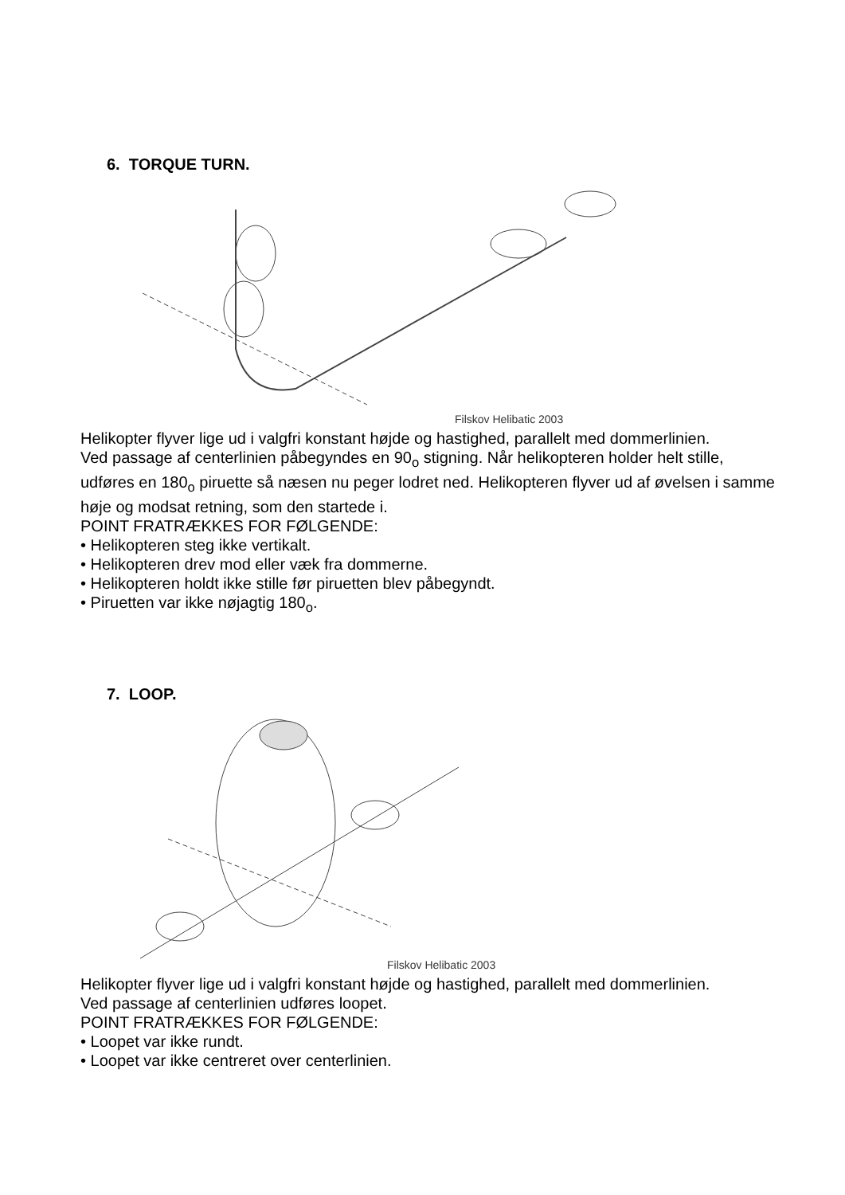6. TORQUE TURN.
Filskov Helibatic 2003
Helikopter flyver lige ud i valgfri konstant højde og hastighed, parallelt med dommerlinien.
Ved passage af centerlinien påbegyndes en 90<sub>o</sub> stigning. Når helikopteren holder helt stille, udføres en 180<sub>o</sub> piruette så næsen nu peger lodret ned. Helikopteren flyver ud af øvelsen i samme høje og modsat retning, som den startede i.
POINT FRATRÆKKES FOR FØLGENDE:
• Helikopteren steg ikke vertikalt.
• Helikopteren drev mod eller væk fra dommerne.
• Helikopteren holdt ikke stille før piruetten blev påbegyndt.
• Piruetten var ikke nøjagtig 180<sub>o</sub>.
7. LOOP.
Filskov Helibatic 2003
Helikopter flyver lige ud i valgfri konstant højde og hastighed, parallelt med dommerlinien.
Ved passage af centerlinien udføres loopet.
POINT FRATRÆKKES FOR FØLGENDE:
• Loopet var ikke rundt.
• Loopet var ikke centreret over centerlinien.